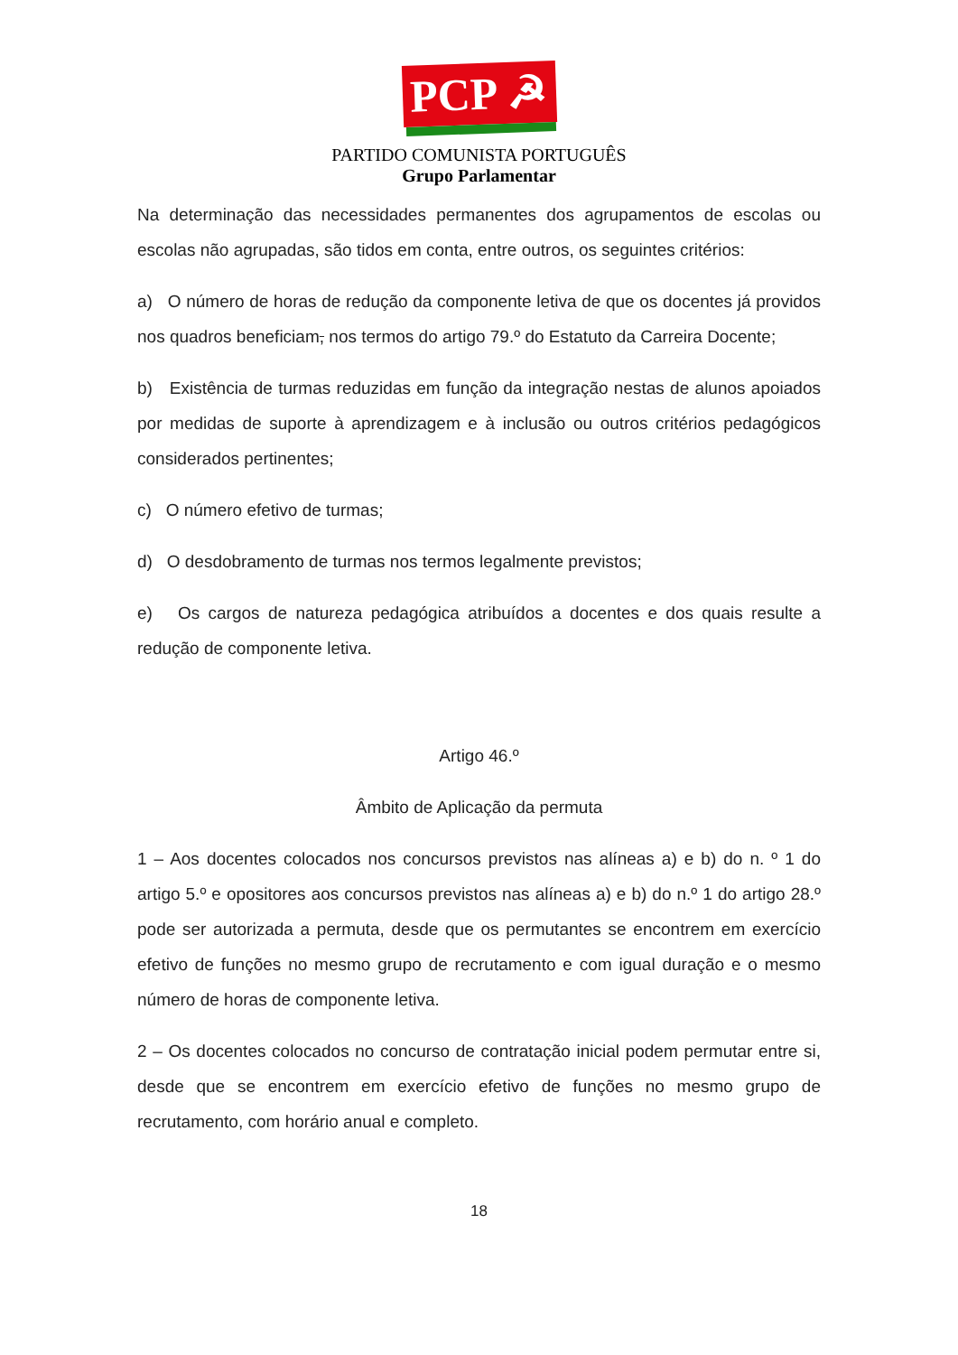PCP ☭
PARTIDO COMUNISTA PORTUGUÊS
Grupo Parlamentar
Na determinação das necessidades permanentes dos agrupamentos de escolas ou escolas não agrupadas, são tidos em conta, entre outros, os seguintes critérios:
a) O número de horas de redução da componente letiva de que os docentes já providos nos quadros beneficiam, nos termos do artigo 79.º do Estatuto da Carreira Docente;
b) Existência de turmas reduzidas em função da integração nestas de alunos apoiados por medidas de suporte à aprendizagem e à inclusão ou outros critérios pedagógicos considerados pertinentes;
c) O número efetivo de turmas;
d) O desdobramento de turmas nos termos legalmente previstos;
e) Os cargos de natureza pedagógica atribuídos a docentes e dos quais resulte a redução de componente letiva.
Artigo 46.º
Âmbito de Aplicação da permuta
1 – Aos docentes colocados nos concursos previstos nas alíneas a) e b) do n. º 1 do artigo 5.º e opositores aos concursos previstos nas alíneas a) e b) do n.º 1 do artigo 28.º pode ser autorizada a permuta, desde que os permutantes se encontrem em exercício efetivo de funções no mesmo grupo de recrutamento e com igual duração e o mesmo número de horas de componente letiva.
2 – Os docentes colocados no concurso de contratação inicial podem permutar entre si, desde que se encontrem em exercício efetivo de funções no mesmo grupo de recrutamento, com horário anual e completo.
18